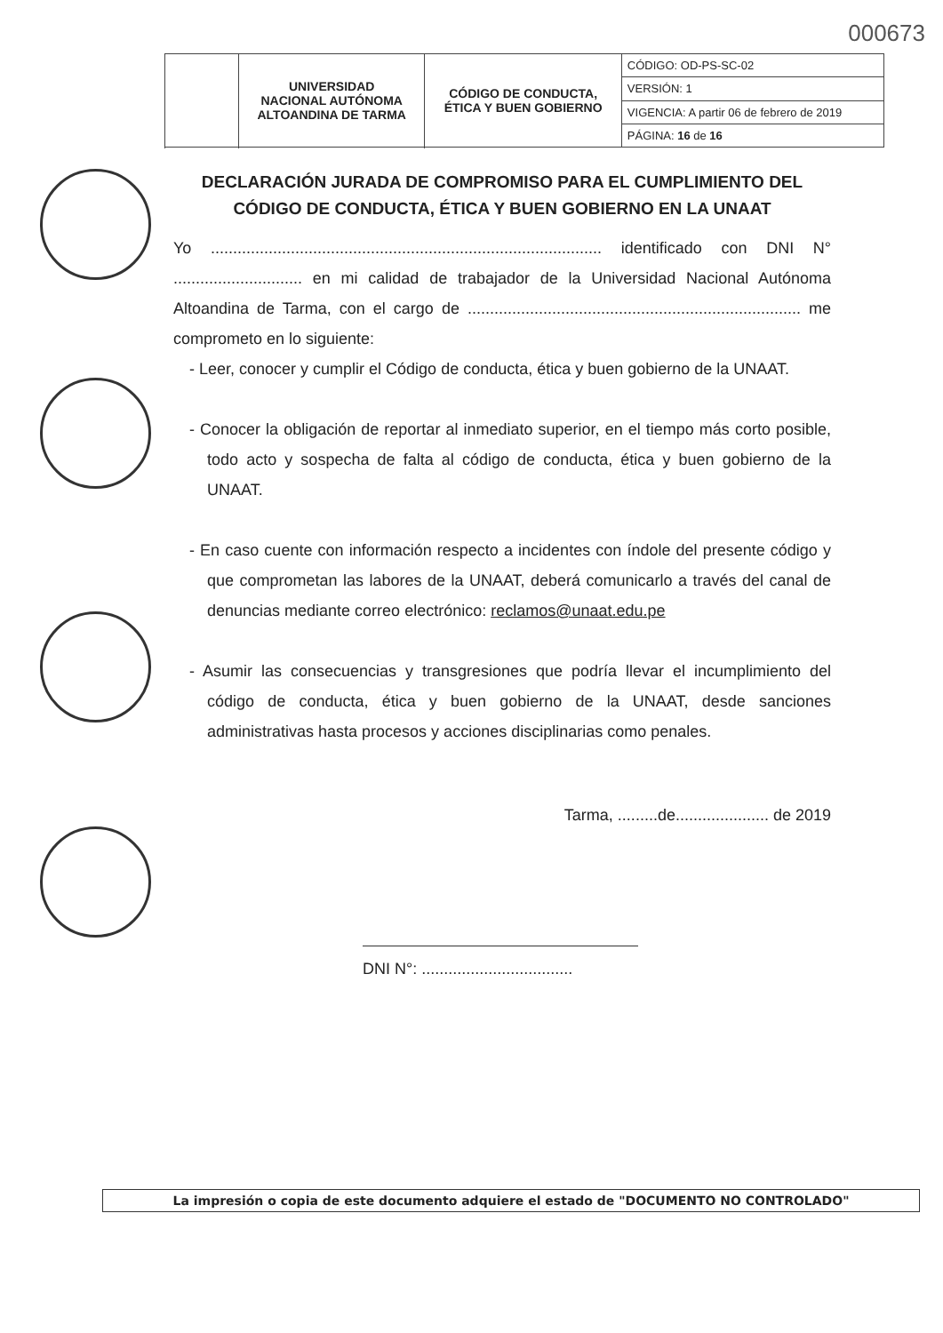000673
| | UNIVERSIDAD NACIONAL AUTÓNOMA ALTOANDINA DE TARMA | CÓDIGO DE CONDUCTA, ÉTICA Y BUEN GOBIERNO | CÓDIGO: OD-PS-SC-02 |
| | | | VERSIÓN: 1 |
| | | | VIGENCIA: A partir 06 de febrero de 2019 |
| | | | PÁGINA: 16 de 16 |
DECLARACIÓN JURADA DE COMPROMISO PARA EL CUMPLIMIENTO DEL CÓDIGO DE CONDUCTA, ÉTICA Y BUEN GOBIERNO EN LA UNAAT
Yo ........................................................................................ identificado con DNI N° ............................. en mi calidad de trabajador de la Universidad Nacional Autónoma Altoandina de Tarma, con el cargo de ........................................................................... me comprometo en lo siguiente:
- Leer, conocer y cumplir el Código de conducta, ética y buen gobierno de la UNAAT.
- Conocer la obligación de reportar al inmediato superior, en el tiempo más corto posible, todo acto y sospecha de falta al código de conducta, ética y buen gobierno de la UNAAT.
- En caso cuente con información respecto a incidentes con índole del presente código y que comprometan las labores de la UNAAT, deberá comunicarlo a través del canal de denuncias mediante correo electrónico: reclamos@unaat.edu.pe
- Asumir las consecuencias y transgresiones que podría llevar el incumplimiento del código de conducta, ética y buen gobierno de la UNAAT, desde sanciones administrativas hasta procesos y acciones disciplinarias como penales.
Tarma, .........de..................... de 2019
DNI N°: ..................................
La impresión o copia de este documento adquiere el estado de "DOCUMENTO NO CONTROLADO"